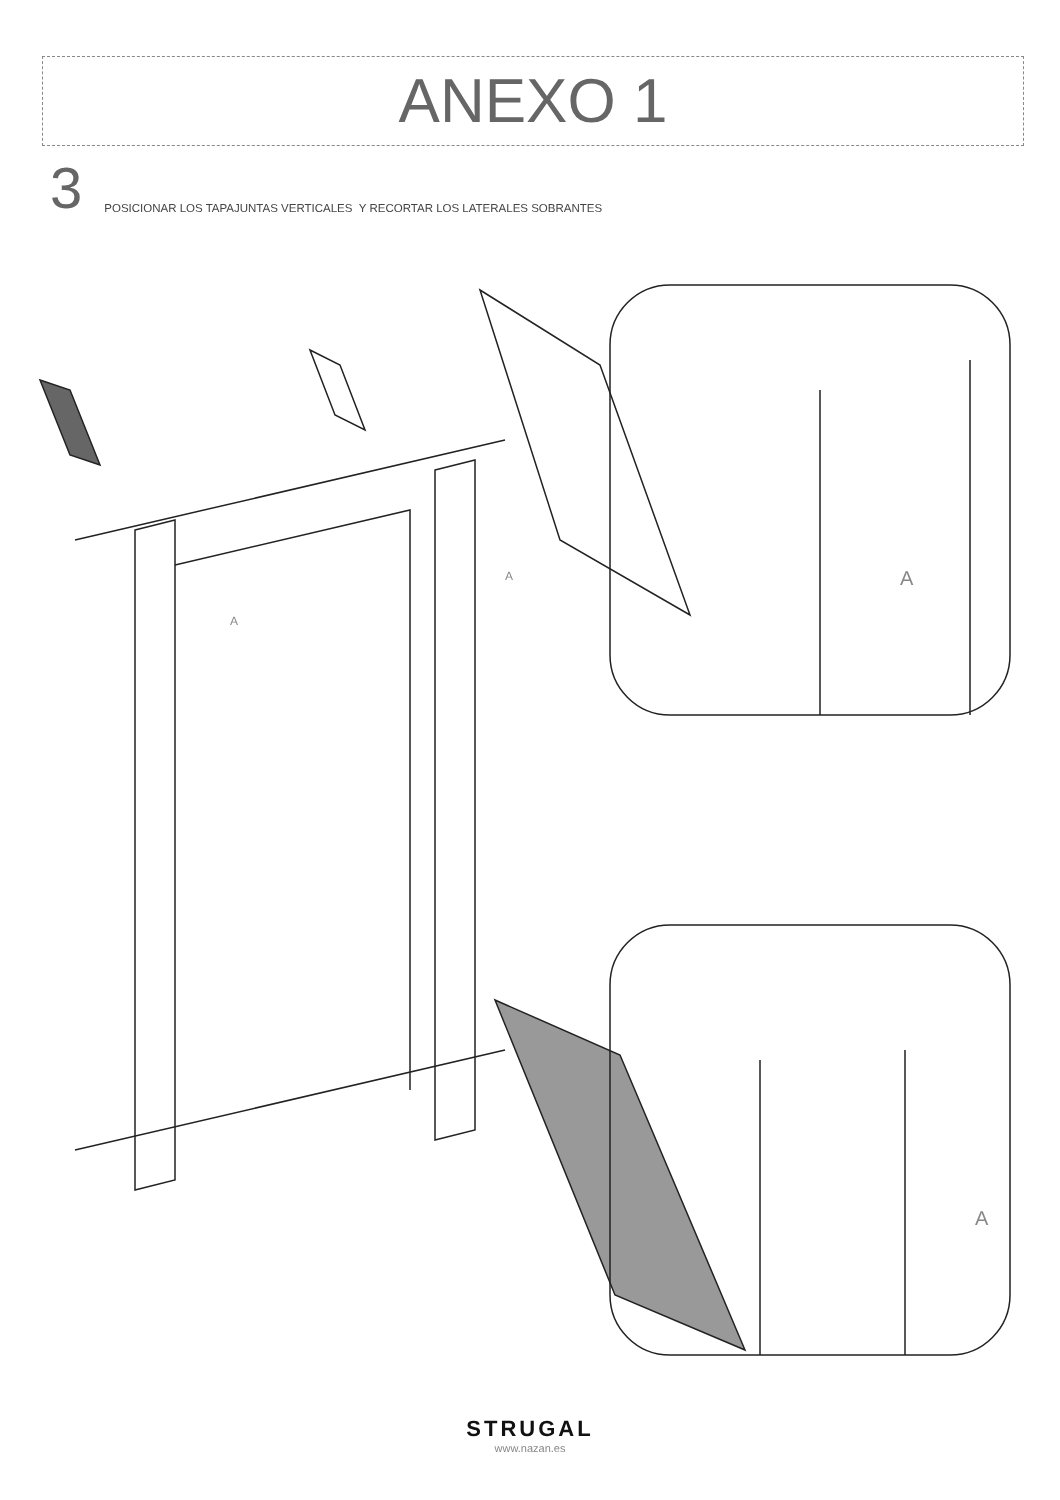ANEXO 1
3
POSICIONAR LOS TAPAJUNTAS VERTICALES Y RECORTAR LOS LATERALES SOBRANTES
A
A
A
A
STRUGAL
www.nazan.es